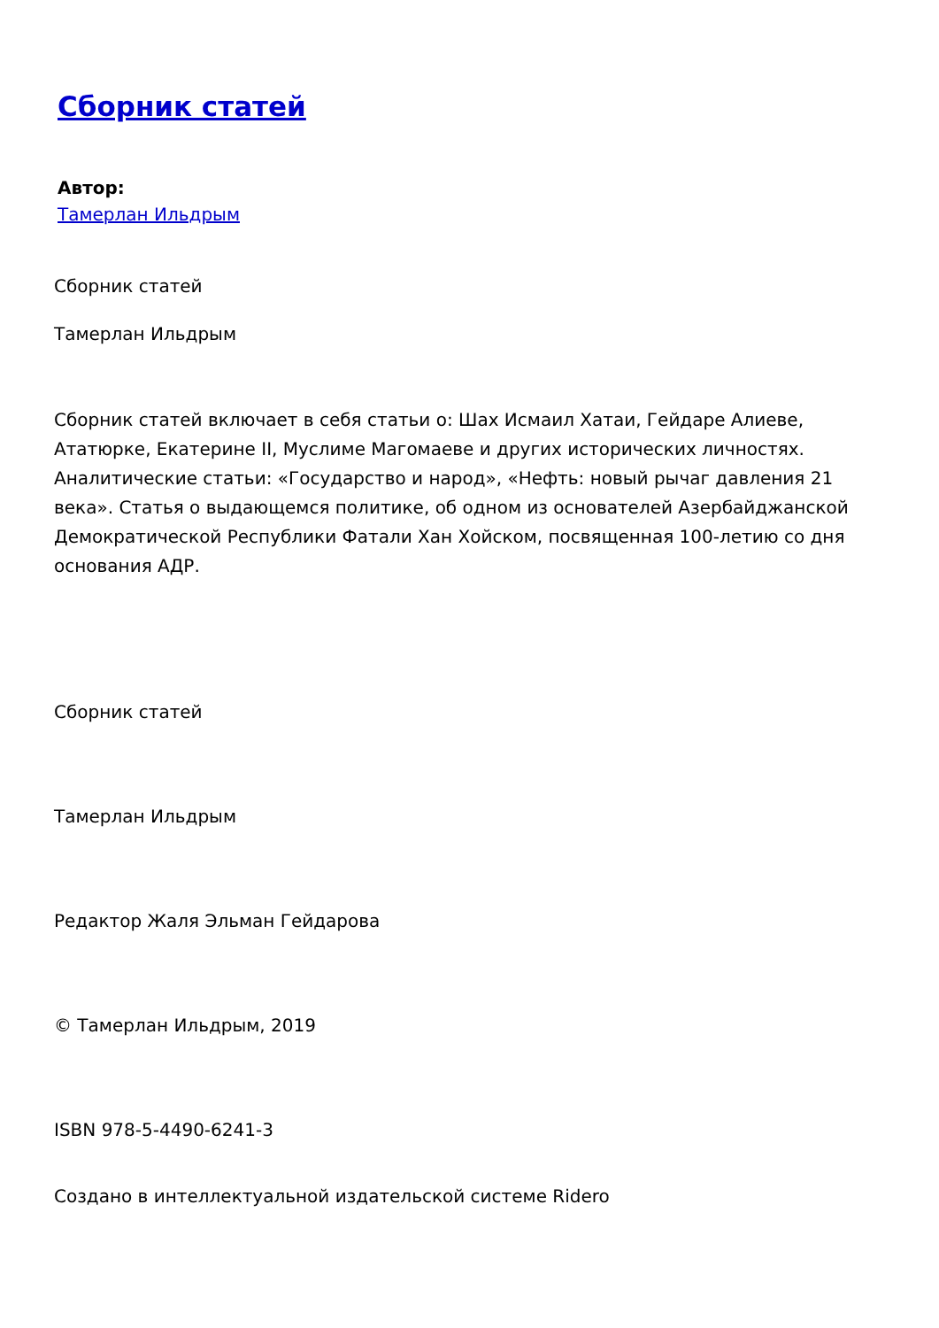Сборник статей
Автор:
Тамерлан Ильдрым
Сборник статей
Тамерлан Ильдрым
Сборник статей включает в себя статьи о: Шах Исмаил Хатаи, Гейдаре Алиеве, Ататюрке, Екатерине II, Муслиме Магомаеве и других исторических личностях. Аналитические статьи: «Государство и народ», «Нефть: новый рычаг давления 21 века». Статья о выдающемся политике, об одном из основателей Азербайджанской Демократической Республики Фатали Хан Хойском, посвященная 100-летию со дня основания АДР.
Сборник статей
Тамерлан Ильдрым
Редактор Жаля Эльман Гейдарова
© Тамерлан Ильдрым, 2019
ISBN 978-5-4490-6241-3
Создано в интеллектуальной издательской системе Ridero